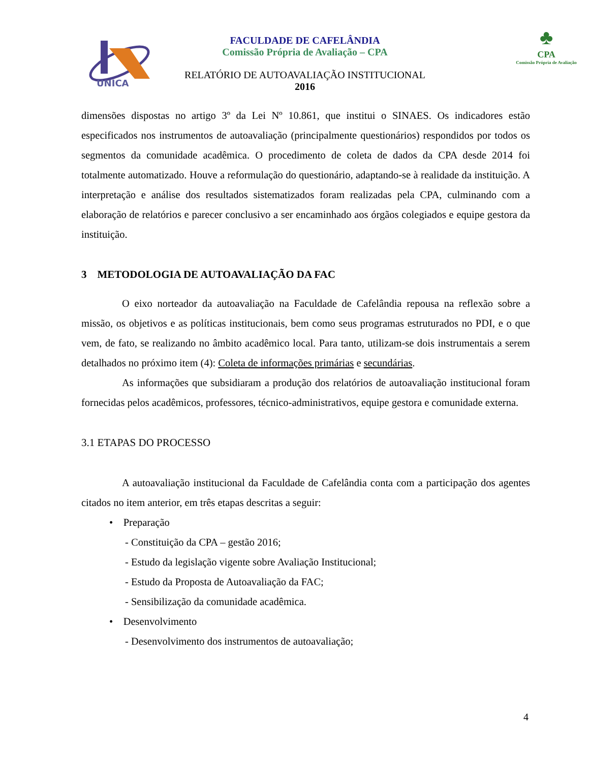UNICA
♣
CPA
Comissão Própria de Avaliação
FACULDADE DE CAFELÂNDIA
Comissão Própria de Avaliação – CPA
RELATÓRIO DE AUTOAVALIAÇÃO INSTITUCIONAL
2016
dimensões dispostas no artigo 3º da Lei Nº 10.861, que institui o SINAES. Os indicadores estão especificados nos instrumentos de autoavaliação (principalmente questionários) respondidos por todos os segmentos da comunidade acadêmica. O procedimento de coleta de dados da CPA desde 2014 foi totalmente automatizado. Houve a reformulação do questionário, adaptando-se à realidade da instituição. A interpretação e análise dos resultados sistematizados foram realizadas pela CPA, culminando com a elaboração de relatórios e parecer conclusivo a ser encaminhado aos órgãos colegiados e equipe gestora da instituição.
3 METODOLOGIA DE AUTOAVALIAÇÃO DA FAC
O eixo norteador da autoavaliação na Faculdade de Cafelândia repousa na reflexão sobre a missão, os objetivos e as políticas institucionais, bem como seus programas estruturados no PDI, e o que vem, de fato, se realizando no âmbito acadêmico local. Para tanto, utilizam-se dois instrumentais a serem detalhados no próximo item (4): Coleta de informações primárias e secundárias.
As informações que subsidiaram a produção dos relatórios de autoavaliação institucional foram fornecidas pelos acadêmicos, professores, técnico-administrativos, equipe gestora e comunidade externa.
3.1 ETAPAS DO PROCESSO
A autoavaliação institucional da Faculdade de Cafelândia conta com a participação dos agentes citados no item anterior, em três etapas descritas a seguir:
• Preparação
- Constituição da CPA – gestão 2016;
- Estudo da legislação vigente sobre Avaliação Institucional;
- Estudo da Proposta de Autoavaliação da FAC;
- Sensibilização da comunidade acadêmica.
• Desenvolvimento
- Desenvolvimento dos instrumentos de autoavaliação;
4